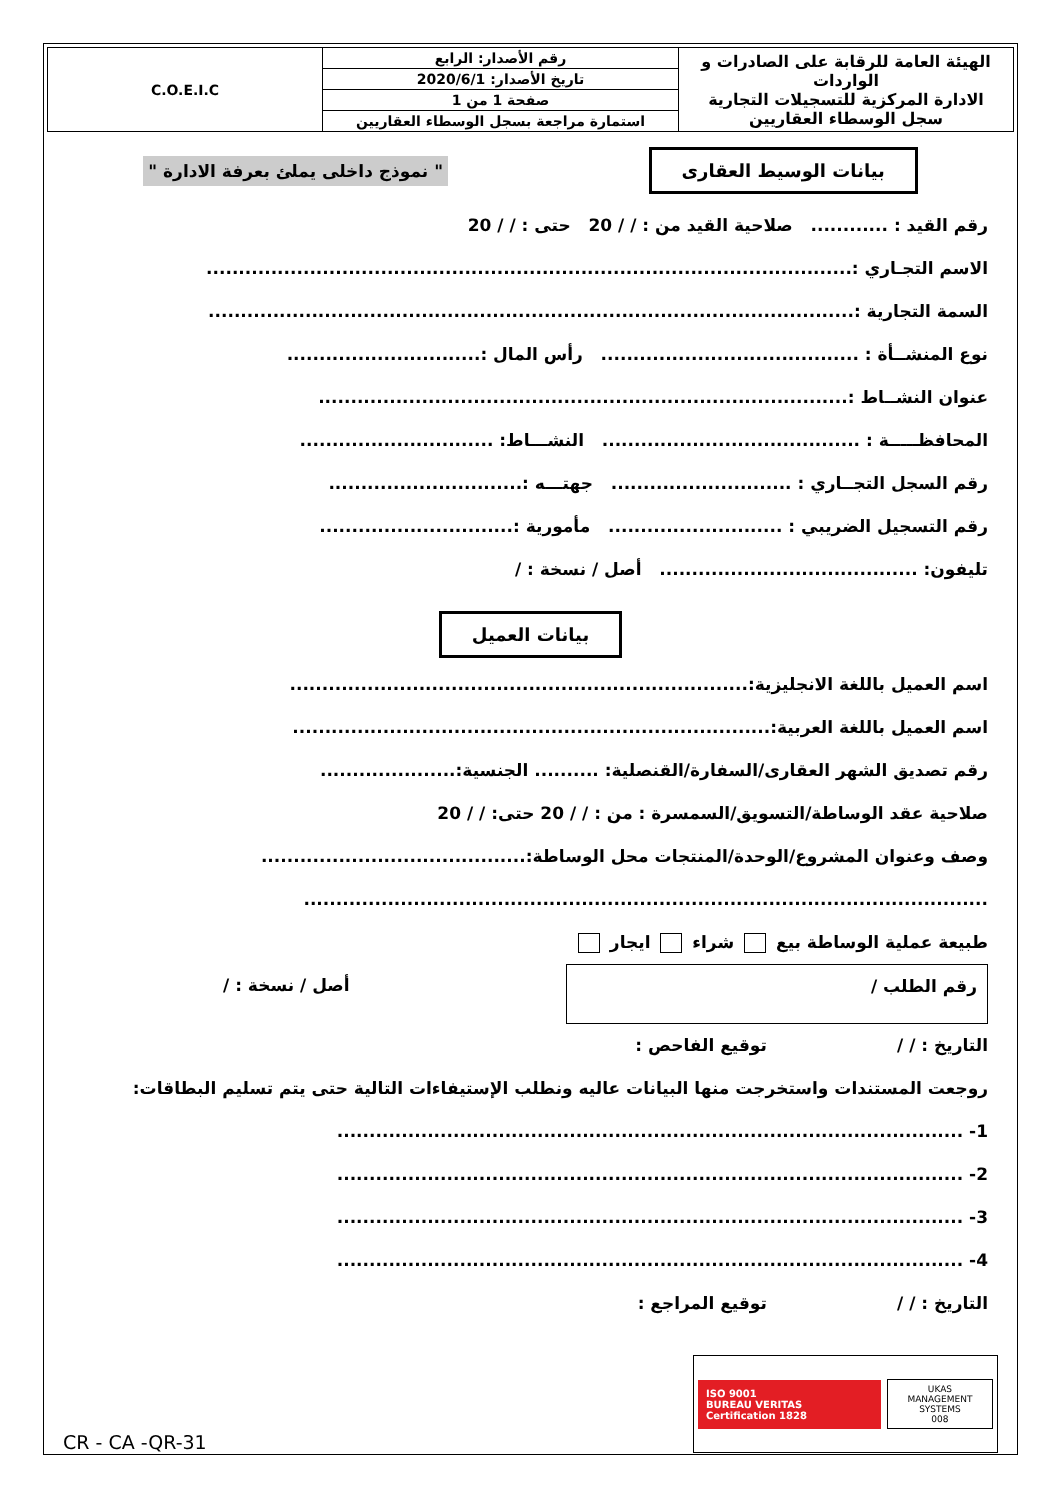| الهيئة العامة للرقابة على الصادرات و الواردات الادارة المركزية للتسجيلات التجارية سجل الوسطاء العقاريين | رقم الأصدار: الرابع | C.O.E.I.C |
| | تاريخ الأصدار: 2020/6/1 | |
| | صفحة 1 من 1 | |
| | استمارة مراجعة بسجل الوسطاء العقاريين | |
بيانات الوسيط العقارى " نموذج داخلى يملئ بعرفة الادارة "
رقم القيد : ............ صلاحية القيد من : / / 20 حتى : / / 20
الاسم التجـاري :....................................................................................................
السمة التجارية :....................................................................................................
نوع المنشــأة : ........................................ رأس المال :..............................
عنوان النشــاط :..................................................................................
المحافظـــــة : ........................................ النشـــاط: ..............................
رقم السجل التجــاري : ............................ جهتـــه :..............................
رقم التسجيل الضريبي : ........................... مأمورية :..............................
تليفون: ........................................ أصل / نسخة : /
بيانات العميل
اسم العميل باللغة الانجليزية:.......................................................................
اسم العميل باللغة العربية:..........................................................................
رقم تصديق الشهر العقارى/السفارة/القنصلية: .......... الجنسية:.....................
صلاحية عقد الوساطة/التسويق/السمسرة : من : / / 20 حتى: / / 20
وصف وعنوان المشروع/الوحدة/المنتجات محل الوساطة:.........................................
..........................................................................................................
طبيعة عملية الوساطة بيع شراء ايجار
رقم الطلب / أصل / نسخة : /
التاريخ : / / توقيع الفاحص :
روجعت المستندات واستخرجت منها البيانات عاليه ونطلب الإستيفاءات التالية حتى يتم تسليم البطاقات:
1- .................................................................................................
2- .................................................................................................
3- .................................................................................................
4- .................................................................................................
التاريخ : / / توقيع المراجع :
ISO 9001
BUREAU VERITAS
Certification 1828
UKAS
MANAGEMENT SYSTEMS
008
CR - CA -QR-31